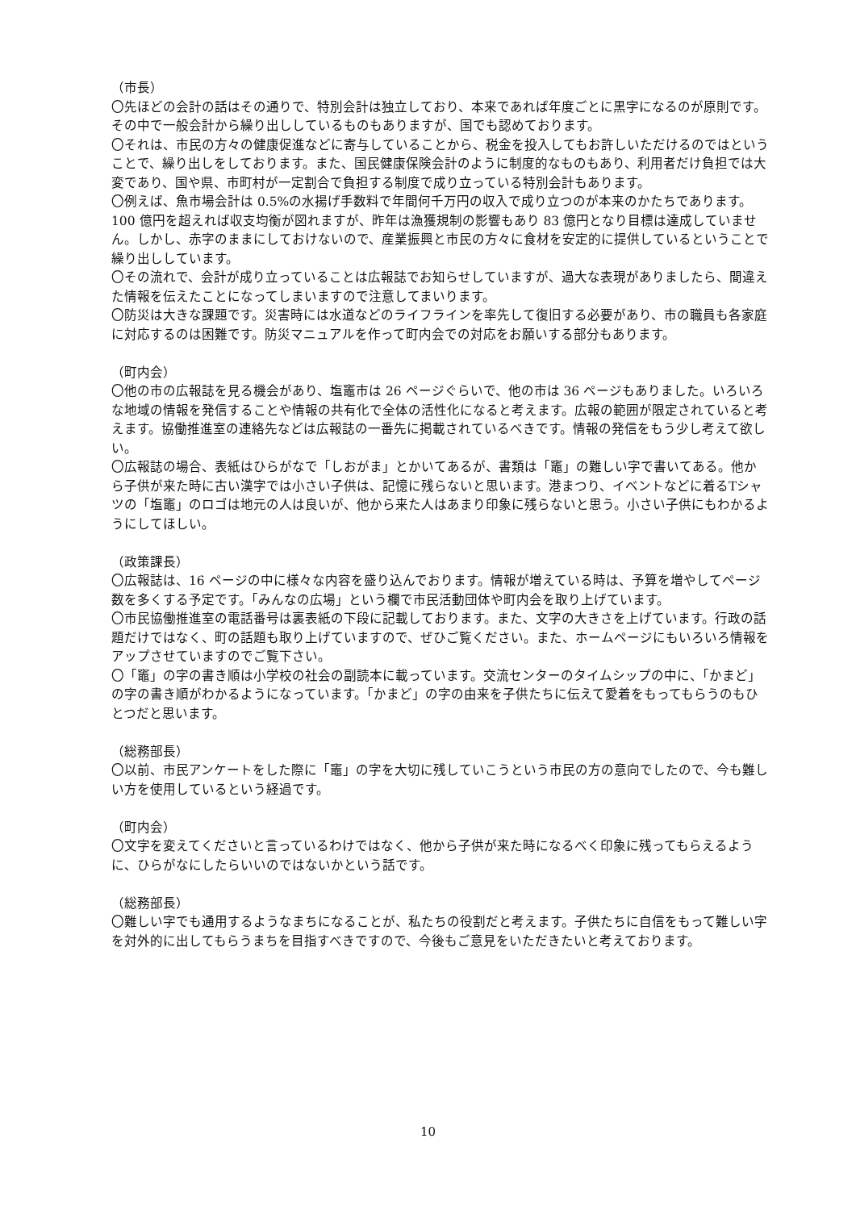（市長）
〇先ほどの会計の話はその通りで、特別会計は独立しており、本来であれば年度ごとに黒字になるのが原則です。その中で一般会計から繰り出ししているものもありますが、国でも認めております。
〇それは、市民の方々の健康促進などに寄与していることから、税金を投入してもお許しいただけるのではということで、繰り出しをしております。また、国民健康保険会計のように制度的なものもあり、利用者だけ負担では大変であり、国や県、市町村が一定割合で負担する制度で成り立っている特別会計もあります。
〇例えば、魚市場会計は 0.5%の水揚げ手数料で年間何千万円の収入で成り立つのが本来のかたちであります。100 億円を超えれば収支均衡が図れますが、昨年は漁獲規制の影響もあり 83 億円となり目標は達成していません。しかし、赤字のままにしておけないので、産業振興と市民の方々に食材を安定的に提供しているということで繰り出ししています。
〇その流れで、会計が成り立っていることは広報誌でお知らせしていますが、過大な表現がありましたら、間違えた情報を伝えたことになってしまいますので注意してまいります。
〇防災は大きな課題です。災害時には水道などのライフラインを率先して復旧する必要があり、市の職員も各家庭に対応するのは困難です。防災マニュアルを作って町内会での対応をお願いする部分もあります。
（町内会）
〇他の市の広報誌を見る機会があり、塩竈市は 26 ページぐらいで、他の市は 36 ページもありました。いろいろな地域の情報を発信することや情報の共有化で全体の活性化になると考えます。広報の範囲が限定されていると考えます。協働推進室の連絡先などは広報誌の一番先に掲載されているべきです。情報の発信をもう少し考えて欲しい。
〇広報誌の場合、表紙はひらがなで「しおがま」とかいてあるが、書類は「竈」の難しい字で書いてある。他から子供が来た時に古い漢字では小さい子供は、記憶に残らないと思います。港まつり、イベントなどに着るTシャツの「塩竈」のロゴは地元の人は良いが、他から来た人はあまり印象に残らないと思う。小さい子供にもわかるようにしてほしい。
（政策課長）
〇広報誌は、16 ページの中に様々な内容を盛り込んでおります。情報が増えている時は、予算を増やしてページ数を多くする予定です。「みんなの広場」という欄で市民活動団体や町内会を取り上げています。
〇市民協働推進室の電話番号は裏表紙の下段に記載しております。また、文字の大きさを上げています。行政の話題だけではなく、町の話題も取り上げていますので、ぜひご覧ください。また、ホームページにもいろいろ情報をアップさせていますのでご覧下さい。
〇「竈」の字の書き順は小学校の社会の副読本に載っています。交流センターのタイムシップの中に、「かまど」の字の書き順がわかるようになっています。「かまど」の字の由来を子供たちに伝えて愛着をもってもらうのもひとつだと思います。
（総務部長）
〇以前、市民アンケートをした際に「竈」の字を大切に残していこうという市民の方の意向でしたので、今も難しい方を使用しているという経過です。
（町内会）
〇文字を変えてくださいと言っているわけではなく、他から子供が来た時になるべく印象に残ってもらえるように、ひらがなにしたらいいのではないかという話です。
（総務部長）
〇難しい字でも通用するようなまちになることが、私たちの役割だと考えます。子供たちに自信をもって難しい字を対外的に出してもらうまちを目指すべきですので、今後もご意見をいただきたいと考えております。
10